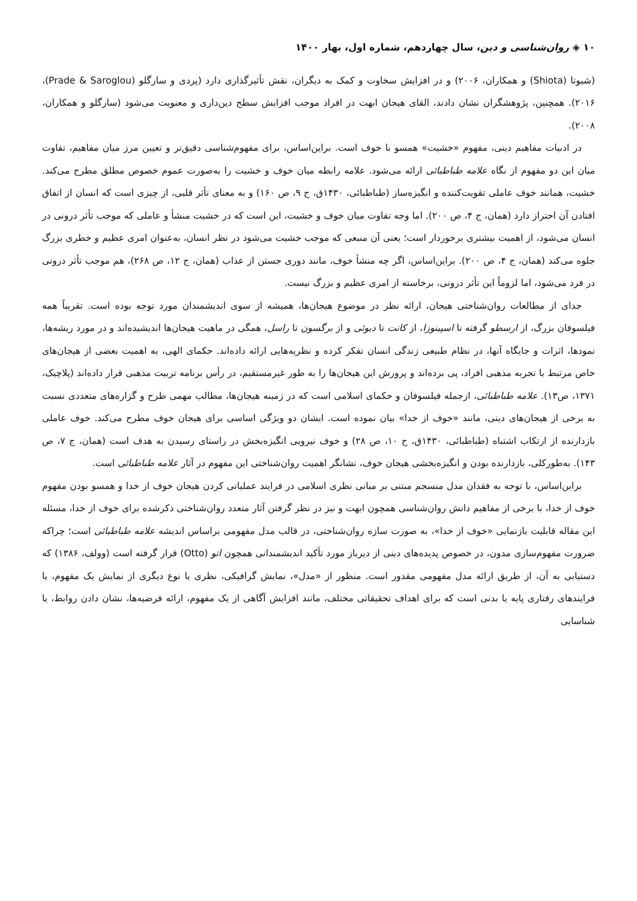۱۰ ◈ روان‌شناسی و دین، سال چهاردهم، شماره اول، بهار ۱۴۰۰
(شیوتا (Shiota) و همکاران، ۲۰۰۶) و در افزایش سخاوت و کمک به دیگران، نقش تأثیرگذاری دارد (پردی و سارگلو (Prade & Saroglou)، ۲۰۱۶). همچنین، پژوهشگران نشان دادند، القای هیجان ابهت در افراد موجب افزایش سطح دین‌داری و معنویت می‌شود (سارگلو و همکاران، ۲۰۰۸).
در ادبیات مفاهیم دینی، مفهوم «خشیت» همسو با خوف است. براین‌اساس، برای مفهوم‌شناسی دقیق‌تر و تعیین مرز میان مفاهیم، تفاوت میان این دو مفهوم از نگاه علامه طباطبائی ارائه می‌شود. علامه رابطه میان خوف و خشیت را به‌صورت عموم خصوص مطلق مطرح می‌کند. خشیت، همانند خوف عاملی تقویت‌کننده و انگیزه‌ساز (طباطبائی، ۱۴۳۰ق، ج ۹، ص ۱۶۰) و به معنای تأثر قلبی، از چیزی است که انسان از اتفاق افتادن آن احتراز دارد (همان، ج ۴، ص ۲۰۰). اما وجه تفاوت میان خوف و خشیت، این است که در خشیت منشأ و عاملی که موجب تأثر درونی در انسان می‌شود، از اهمیت بیشتری برخوردار است؛ یعنی آن منبعی که موجب خشیت می‌شود در نظر انسان، به‌عنوان امری عظیم و خطری بزرگ جلوه می‌کند (همان، ج ۴، ص ۲۰۰). براین‌اساس، اگر چه منشأ خوف، مانند دوری جستن از عذاب (همان، ج ۱۲، ص ۲۶۸)، هم موجب تأثر درونی در فرد می‌شود، اما لزوماً این تأثر درونی، برخاسته از امری عظیم و بزرگ نیست.
جدای از مطالعات روان‌شناختی هیجان، ارائه نظر در موضوع هیجان‌ها، همیشه از سوی اندیشمندان مورد توجه بوده است. تقریباً همه فیلسوفان بزرگ، از ارسطو گرفته تا اسپینوزا، از کانت تا دیوئی و از برگسون تا راسل، همگی در ماهیت هیجان‌ها اندیشیده‌اند و در مورد ریشه‌ها، نمودها، اثرات و جایگاه آنها، در نظام طبیعی زندگی انسان تفکر کرده و نظریه‌هایی ارائه داده‌اند. حکمای الهی، به اهمیت بعضی از هیجان‌های خاص مرتبط با تجربه مذهبی افراد، پی برده‌اند و پرورش این هیجان‌ها را به طور غیرمستقیم، در رأس برنامه تربیت مذهبی قرار داده‌اند (پلاچیک، ۱۳۷۱، ص۱۳). علامه طباطبائی، ازجمله فیلسوفان و حکمای اسلامی است که در زمینه هیجان‌ها، مطالب مهمی طرح و گزاره‌های متعددی نسبت به برخی از هیجان‌های دینی، مانند «خوف از خدا» بیان نموده است. ایشان دو ویژگی اساسی برای هیجان خوف مطرح می‌کند. خوف عاملی بازدارنده از ارتکاب اشتباه (طباطبائی، ۱۴۳۰ق، ج ۱۰، ص ۲۸) و خوف نیرویی انگیزه‌بخش در راستای رسیدن به هدف است (همان، ج ۷، ص ۱۴۳). به‌طورکلی، بازدارنده بودن و انگیزه‌بخشی هیجان خوف، نشانگر اهمیت روان‌شناختی این مفهوم در آثار علامه طباطبائی است.
براین‌اساس، با توجه به فقدان مدل منسجم مبتنی بر مبانی نظری اسلامی در فرایند عملیاتی کردن هیجان خوف از خدا و همسو بودن مفهوم خوف از خدا، با برخی از مفاهیم دانش روان‌شناسی همچون ابهت و نیز در نظر گرفتن آثار متعدد روان‌شناختی ذکرشده برای خوف از خدا، مسئله این مقاله قابلیت بازنمایی «خوف از خدا»، به صورت سازه روان‌شناختی، در قالب مدل مفهومی براساس اندیشه علامه طباطبائی است؛ چراکه ضرورت مفهوم‌سازی مدون، در خصوص پدیده‌های دینی از دیرباز مورد تأکید اندیشمندانی همچون اتو (Otto) قرار گرفته است (وولف، ۱۳۸۶) که دستیابی به آن، از طریق ارائه مدل مفهومی مقدور است. منظور از «مدل»، نمایش گرافیکی، نظری یا نوع دیگری از نمایش یک مفهوم، یا فرایندهای رفتاری پایه یا بدنی است که برای اهداف تحقیقاتی مختلف، مانند افزایش آگاهی از یک مفهوم، ارائه فرضیه‌ها، نشان دادن روابط، یا شناسایی